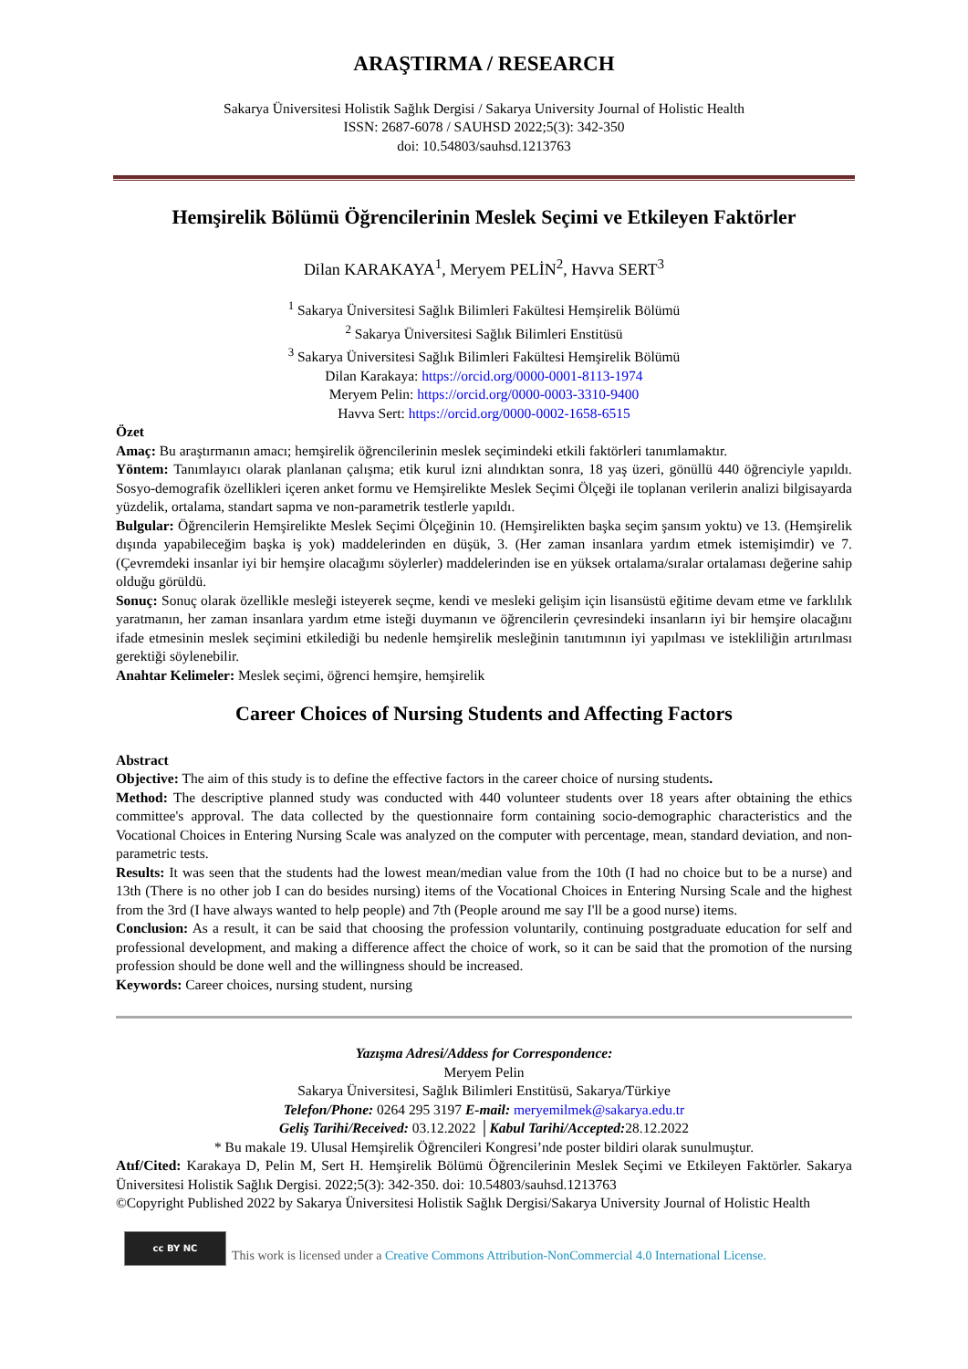ARAŞTIRMA / RESEARCH
Sakarya Üniversitesi Holistik Sağlık Dergisi / Sakarya University Journal of Holistic Health
ISSN: 2687-6078 / SAUHSD 2022;5(3): 342-350
doi: 10.54803/sauhsd.1213763
Hemşirelik Bölümü Öğrencilerinin Meslek Seçimi ve Etkileyen Faktörler
Dilan KARAKAYA<sup>1</sup>, Meryem PELİN<sup>2</sup>, Havva SERT<sup>3</sup>
<sup>1</sup> Sakarya Üniversitesi Sağlık Bilimleri Fakültesi Hemşirelik Bölümü
<sup>2</sup> Sakarya Üniversitesi Sağlık Bilimleri Enstitüsü
<sup>3</sup> Sakarya Üniversitesi Sağlık Bilimleri Fakültesi Hemşirelik Bölümü
Dilan Karakaya: https://orcid.org/0000-0001-8113-1974
Meryem Pelin: https://orcid.org/0000-0003-3310-9400
Havva Sert: https://orcid.org/0000-0002-1658-6515
Özet
Amaç: Bu araştırmanın amacı; hemşirelik öğrencilerinin meslek seçimindeki etkili faktörleri tanımlamaktır.
Yöntem: Tanımlayıcı olarak planlanan çalışma; etik kurul izni alındıktan sonra, 18 yaş üzeri, gönüllü 440 öğrenciyle yapıldı. Sosyo-demografik özellikleri içeren anket formu ve Hemşirelikte Meslek Seçimi Ölçeği ile toplanan verilerin analizi bilgisayarda yüzdelik, ortalama, standart sapma ve non-parametrik testlerle yapıldı.
Bulgular: Öğrencilerin Hemşirelikte Meslek Seçimi Ölçeğinin 10. (Hemşirelikten başka seçim şansım yoktu) ve 13. (Hemşirelik dışında yapabileceğim başka iş yok) maddelerinden en düşük, 3. (Her zaman insanlara yardım etmek istemişimdir) ve 7. (Çevremdeki insanlar iyi bir hemşire olacağımı söylerler) maddelerinden ise en yüksek ortalama/sıralar ortalaması değerine sahip olduğu görüldü.
Sonuç: Sonuç olarak özellikle mesleği isteyerek seçme, kendi ve mesleki gelişim için lisansüstü eğitime devam etme ve farklılık yaratmanın, her zaman insanlara yardım etme isteği duymanın ve öğrencilerin çevresindeki insanların iyi bir hemşire olacağını ifade etmesinin meslek seçimini etkilediği bu nedenle hemşirelik mesleğinin tanıtımının iyi yapılması ve istekliliğin artırılması gerektiği söylenebilir.
Anahtar Kelimeler: Meslek seçimi, öğrenci hemşire, hemşirelik
Career Choices of Nursing Students and Affecting Factors
Abstract
Objective: The aim of this study is to define the effective factors in the career choice of nursing students.
Method: The descriptive planned study was conducted with 440 volunteer students over 18 years after obtaining the ethics committee's approval. The data collected by the questionnaire form containing socio-demographic characteristics and the Vocational Choices in Entering Nursing Scale was analyzed on the computer with percentage, mean, standard deviation, and non-parametric tests.
Results: It was seen that the students had the lowest mean/median value from the 10th (I had no choice but to be a nurse) and 13th (There is no other job I can do besides nursing) items of the Vocational Choices in Entering Nursing Scale and the highest from the 3rd (I have always wanted to help people) and 7th (People around me say I'll be a good nurse) items.
Conclusion: As a result, it can be said that choosing the profession voluntarily, continuing postgraduate education for self and professional development, and making a difference affect the choice of work, so it can be said that the promotion of the nursing profession should be done well and the willingness should be increased.
Keywords: Career choices, nursing student, nursing
Yazışma Adresi/Addess for Correspondence:
Meryem Pelin
Sakarya Üniversitesi, Sağlık Bilimleri Enstitüsü, Sakarya/Türkiye
Telefon/Phone: 0264 295 3197 E-mail: meryemilmek@sakarya.edu.tr
Geliş Tarihi/Received: 03.12.2022 │Kabul Tarihi/Accepted: 28.12.2022
* Bu makale 19. Ulusal Hemşirelik Öğrencileri Kongresi’nde poster bildiri olarak sunulmuştur.
Atıf/Cited: Karakaya D, Pelin M, Sert H. Hemşirelik Bölümü Öğrencilerinin Meslek Seçimi ve Etkileyen Faktörler. Sakarya Üniversitesi Holistik Sağlık Dergisi. 2022;5(3): 342-350. doi: 10.54803/sauhsd.1213763
©Copyright Published 2022 by Sakarya Üniversitesi Holistik Sağlık Dergisi/Sakarya University Journal of Holistic Health
cc BY NC
This work is licensed under a Creative Commons Attribution-NonCommercial 4.0 International License.